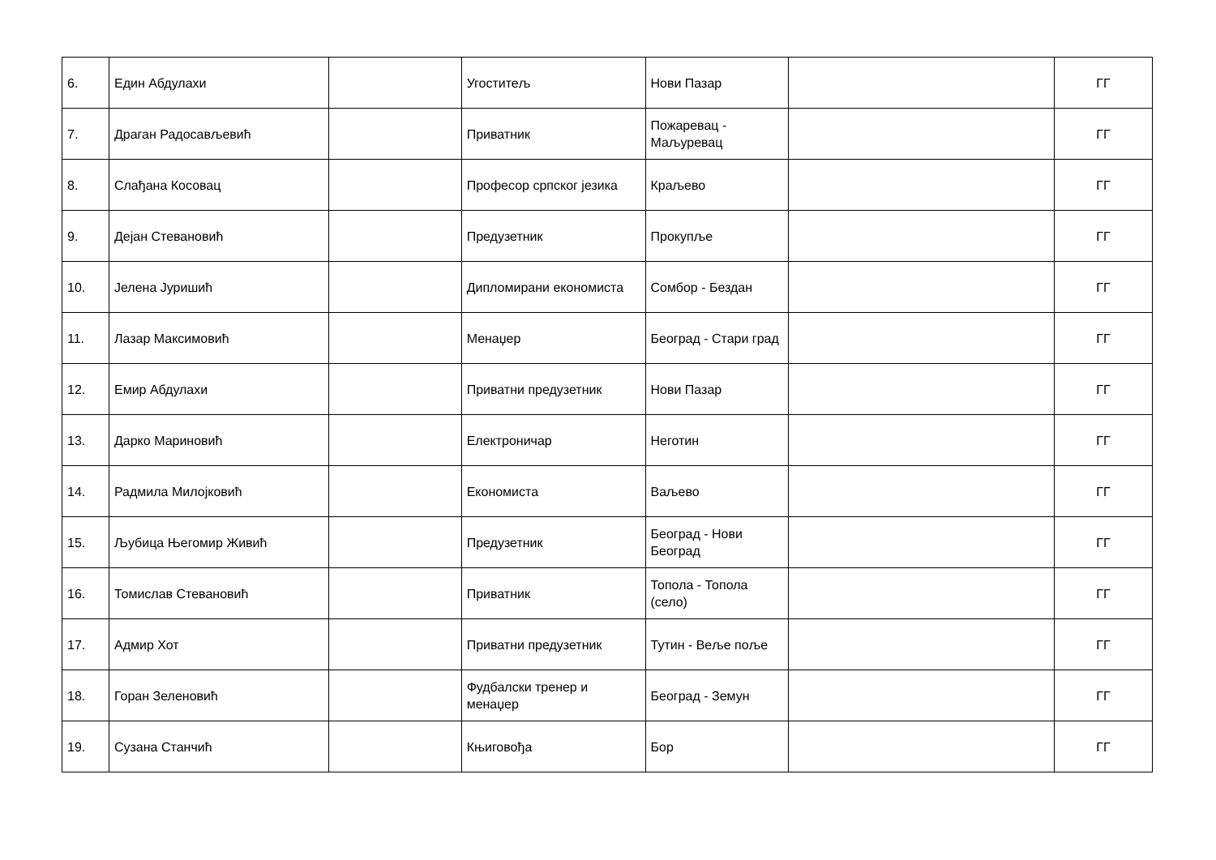| 6. | Един Абдулахи | | Угоститељ | Нови Пазар | | ГГ |
| 7. | Драган Радосављевић | | Приватник | Пожаревац - Маљуревац | | ГГ |
| 8. | Слађана Косовац | | Професор српског језика | Краљево | | ГГ |
| 9. | Дејан Стевановић | | Предузетник | Прокупље | | ГГ |
| 10. | Јелена Јуришић | | Дипломирани економиста | Сомбор - Бездан | | ГГ |
| 11. | Лазар Максимовић | | Менаџер | Београд - Стари град | | ГГ |
| 12. | Емир Абдулахи | | Приватни предузетник | Нови Пазар | | ГГ |
| 13. | Дарко Мариновић | | Електроничар | Неготин | | ГГ |
| 14. | Радмила Милојковић | | Економиста | Ваљево | | ГГ |
| 15. | Љубица Његомир Живић | | Предузетник | Београд - Нови Београд | | ГГ |
| 16. | Томислав Стевановић | | Приватник | Топола - Топола (село) | | ГГ |
| 17. | Адмир Хот | | Приватни предузетник | Тутин - Веље поље | | ГГ |
| 18. | Горан Зеленовић | | Фудбалски тренер и менаџер | Београд - Земун | | ГГ |
| 19. | Сузана Станчић | | Књиговођа | Бор | | ГГ |